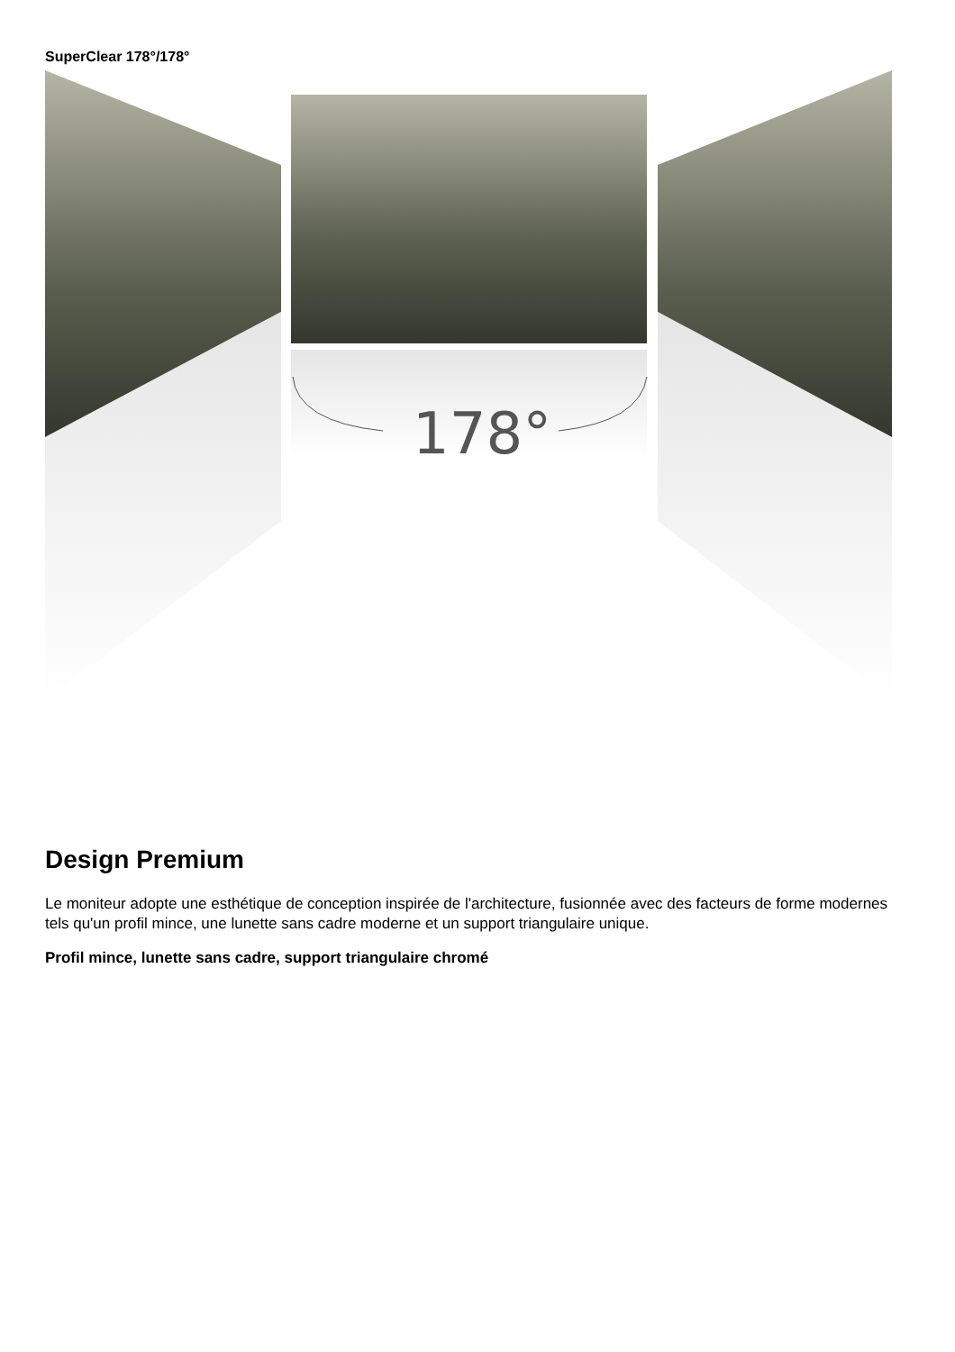SuperClear 178°/178°
178°
Design Premium
Le moniteur adopte une esthétique de conception inspirée de l'architecture, fusionnée avec des facteurs de forme modernes tels qu'un profil mince, une lunette sans cadre moderne et un support triangulaire unique.
Profil mince, lunette sans cadre, support triangulaire chromé